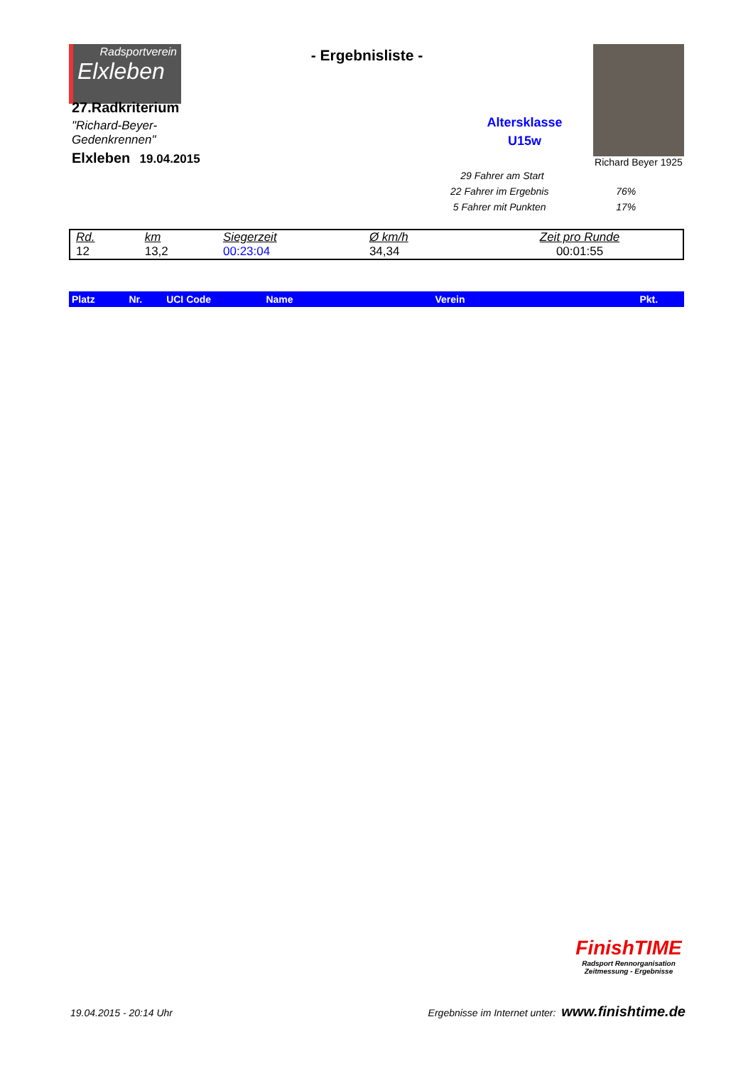Radsportverein
Elxleben
27.Radkriterium
"Richard-Beyer-Gedenkrennen"
Elxleben 19.04.2015
- Ergebnisliste -
Altersklasse
U15w
Richard Beyer 1925
29 Fahrer am Start
22 Fahrer im Ergebnis 76%
5 Fahrer mit Punkten 17%
| Rd. | km | Siegerzeit | Ø km/h | Zeit pro Runde |
| 12 | 13,2 | 00:23:04 | 34,34 | 00:01:55 |
| Platz | Nr. | UCI Code | Name | Verein | Pkt. |
| --- | --- | --- | --- | --- | --- |
FinishTIME
Radsport Rennorganisation
Zeitmessung - Ergebnisse
19.04.2015 - 20:14 Uhr Ergebnisse im Internet unter: www.finishtime.de